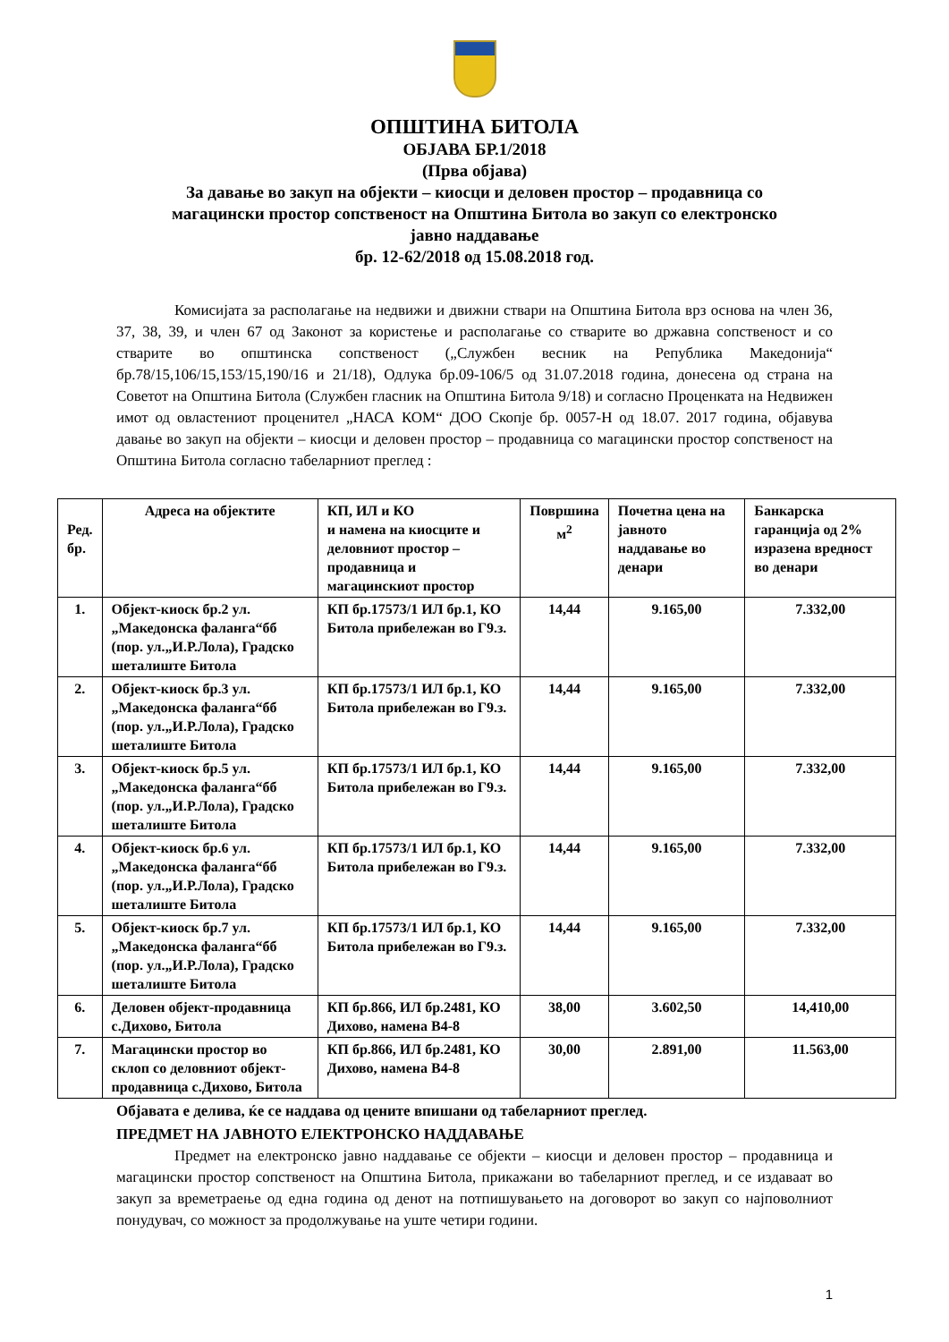ОПШТИНА БИТОЛА
ОБЈАВА БР.1/2018
(Прва објава)
За давање во закуп на објекти – киосци и деловен простор – продавница со
магацински простор сопственост на Општина Битола во закуп со електронско
јавно наддавање
бр. 12-62/2018 од 15.08.2018 год.
Комисијата за располагање на недвижи и движни ствари на Општина Битола врз основа на член 36, 37, 38, 39, и член 67 од Законот за користење и располагање со стварите во државна сопственост и со стварите во општинска сопственост („Службен весник на Република Македонија“ бр.78/15,106/15,153/15,190/16 и 21/18), Одлука бр.09-106/5 од 31.07.2018 година, донесена од страна на Советот на Општина Битола (Службен гласник на Општина Битола 9/18) и согласно Проценката на Недвижен имот од овластениот проценител „НАСА КОМ“ ДОО Скопје бр. 0057-Н од 18.07. 2017 година, објавува давање во закуп на објекти – киосци и деловен простор – продавница со магацински простор сопственост на Општина Битола согласно табеларниот преглед :
| Ред. бр. | Адреса на објектите | КП, ИЛ и КО и намена на киосците и деловниот простор – продавница и магацинскиот простор | Површина м<sup>2</sup> | Почетна цена на јавното наддавање во денари | Банкарска гаранција од 2% изразена вредност во денари |
| --- | --- | --- | --- | --- | --- |
| 1. | Објект-киоск бр.2 ул.„Македонска фаланга“бб (пор. ул.„И.Р.Лола), Градско шеталиште Битола | КП бр.17573/1 ИЛ бр.1, КО Битола прибележан во Г9.з. | 14,44 | 9.165,00 | 7.332,00 |
| 2. | Објект-киоск бр.3 ул.„Македонска фаланга“бб (пор. ул.„И.Р.Лола), Градско шеталиште Битола | КП бр.17573/1 ИЛ бр.1, КО Битола прибележан во Г9.з. | 14,44 | 9.165,00 | 7.332,00 |
| 3. | Објект-киоск бр.5 ул.„Македонска фаланга“бб (пор. ул.„И.Р.Лола), Градско шеталиште Битола | КП бр.17573/1 ИЛ бр.1, КО Битола прибележан во Г9.з. | 14,44 | 9.165,00 | 7.332,00 |
| 4. | Објект-киоск бр.6 ул.„Македонска фаланга“бб (пор. ул.„И.Р.Лола), Градско шеталиште Битола | КП бр.17573/1 ИЛ бр.1, КО Битола прибележан во Г9.з. | 14,44 | 9.165,00 | 7.332,00 |
| 5. | Објект-киоск бр.7 ул.„Македонска фаланга“бб (пор. ул.„И.Р.Лола), Градско шеталиште Битола | КП бр.17573/1 ИЛ бр.1, КО Битола прибележан во Г9.з. | 14,44 | 9.165,00 | 7.332,00 |
| 6. | Деловен објект-продавница с.Дихово, Битола | КП бр.866, ИЛ бр.2481, КО Дихово, намена В4-8 | 38,00 | 3.602,50 | 14,410,00 |
| 7. | Магацински простор во склоп со деловниот објект-продавница с.Дихово, Битола | КП бр.866, ИЛ бр.2481, КО Дихово, намена В4-8 | 30,00 | 2.891,00 | 11.563,00 |
Објавата е делива, ќе се наддава од цените впишани од табеларниот преглед.
ПРЕДМЕТ НА ЈАВНОТО ЕЛЕКТРОНСКО НАДДАВАЊЕ
Предмет на електронско јавно наддавање се објекти – киосци и деловен простор – продавница и магацински простор сопственост на Општина Битола, прикажани во табеларниот преглед, и се издаваат во закуп за времетраење од една година од денот на потпишувањето на договорот во закуп со најповолниот понудувач, со можност за продолжување на уште четири години.
1